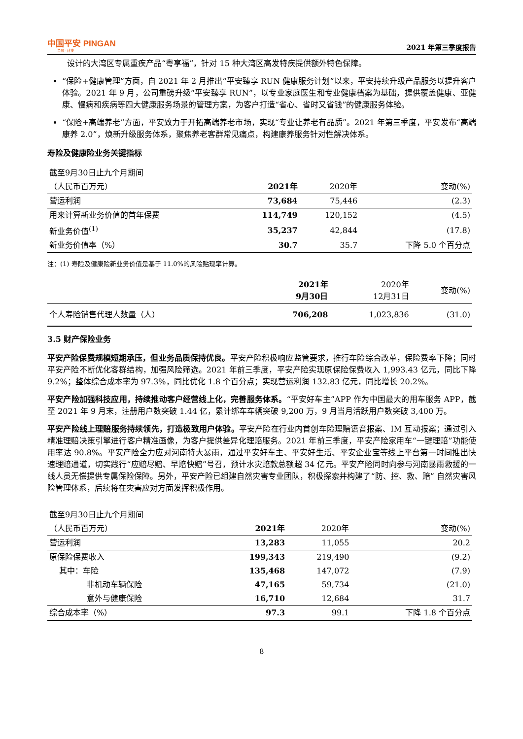中国平安 PINGAN
金融 · 科技
2021 年第三季度报告
设计的大湾区专属重疾产品“粤享福”，针对 15 种大湾区高发特疾提供额外特色保障。
“保险+健康管理”方面，自 2021 年 2 月推出“平安臻享 RUN 健康服务计划”以来，平安持续升级产品服务以提升客户体验。2021 年 9 月，公司重磅升级“平安臻享 RUN”，以专业家庭医生和专业健康档案为基础，提供覆盖健康、亚健康、慢病和疾病等四大健康服务场景的管理方案，为客户打造“省心、省时又省钱”的健康服务体验。
“保险+高端养老”方面，平安致力于开拓高端养老市场，实现“专业让养老有品质”。2021 年第三季度，平安发布“高端康养 2.0”，焕新升级服务体系，聚焦养老客群常见痛点，构建康养服务针对性解决体系。
寿险及健康险业务关键指标
| 截至9月30日止九个月期间 | | | |
| （人民币百万元） | 2021年 | 2020年 | 变动(%) |
| 营运利润 | 73,684 | 75,446 | (2.3) |
| 用来计算新业务价值的首年保费 | 114,749 | 120,152 | (4.5) |
| 新业务价值<sup>(1)</sup> | 35,237 | 42,844 | (17.8) |
| 新业务价值率（%） | 30.7 | 35.7 | 下降 5.0 个百分点 |
注：(1) 寿险及健康险新业务价值是基于 11.0%的风险贴现率计算。
| | 2021年 9月30日 | 2020年 12月31日 | 变动(%) |
| 个人寿险销售代理人数量（人） | 706,208 | 1,023,836 | (31.0) |
3.5 财产保险业务
平安产险保费规模短期承压，但业务品质保持优良。平安产险积极响应监管要求，推行车险综合改革，保险费率下降；同时平安产险不断优化客群结构，加强风险筛选。2021 年前三季度，平安产险实现原保险保费收入 1,993.43 亿元，同比下降 9.2%；整体综合成本率为 97.3%，同比优化 1.8 个百分点；实现营运利润 132.83 亿元，同比增长 20.2%。
平安产险加强科技应用，持续推动客户经营线上化，完善服务体系。“平安好车主”APP 作为中国最大的用车服务 APP，截至 2021 年 9 月末，注册用户数突破 1.44 亿，累计绑车车辆突破 9,200 万，9 月当月活跃用户数突破 3,400 万。
平安产险线上理赔服务持续领先，打造极致用户体验。平安产险在行业内首创车险理赔语音报案、IM 互动报案；通过引入精准理赔决策引擎进行客户精准画像，为客户提供差异化理赔服务。2021 年前三季度，平安产险家用车“一键理赔”功能使用率达 90.8%。平安产险全力应对河南特大暴雨，通过平安好车主、平安好生活、平安企业宝等线上平台第一时间推出快速理赔通道，切实践行“应赔尽赔、早赔快赔”号召，预计水灾赔款总额超 34 亿元。平安产险同时向参与河南暴雨救援的一线人员无偿提供专属保险保障。另外，平安产险已组建自然灾害专业团队，积极探索并构建了“防、控、救、赔” 自然灾害风险管理体系，后续将在灾害应对方面发挥积极作用。
| 截至9月30日止九个月期间 | | | |
| （人民币百万元） | 2021年 | 2020年 | 变动(%) |
| 营运利润 | 13,283 | 11,055 | 20.2 |
| 原保险保费收入 | 199,343 | 219,490 | (9.2) |
| 其中：车险 | 135,468 | 147,072 | (7.9) |
| 非机动车辆保险 | 47,165 | 59,734 | (21.0) |
| 意外与健康保险 | 16,710 | 12,684 | 31.7 |
| 综合成本率（%） | 97.3 | 99.1 | 下降 1.8 个百分点 |
8